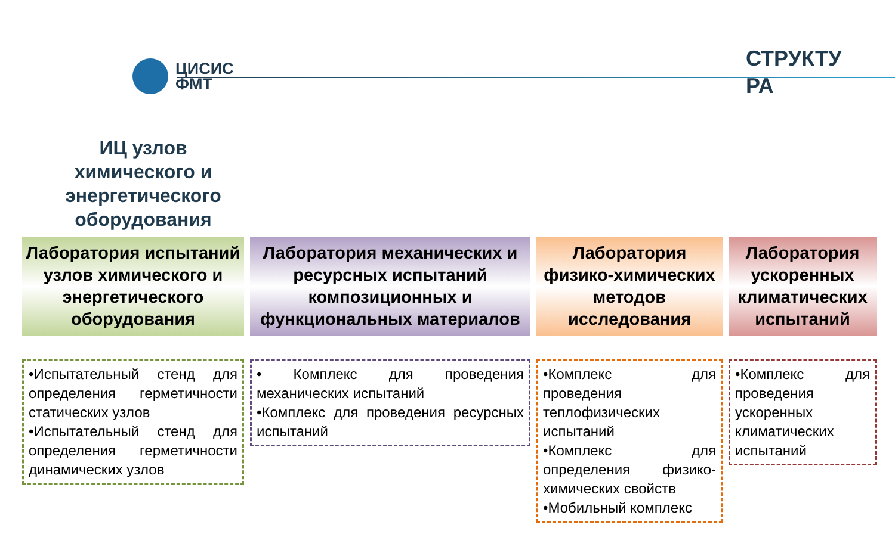ЦИСИС
ФМТ
СТРУКТУ РА
ИЦ узлов химического и энергетического оборудования
Лаборатория испытаний узлов химического и энергетического оборудования
•Испытательный стенд для определения герметичности статических узлов
•Испытательный стенд для определения герметичности динамических узлов
Лаборатория механических и ресурсных испытаний композиционных и функциональных материалов
• Комплекс для проведения механических испытаний
•Комплекс для проведения ресурсных испытаний
Лаборатория физико-химических методов исследования
•Комплекс для проведения теплофизических испытаний
•Комплекс для определения физико-химических свойств
•Мобильный комплекс
Лаборатория ускоренных климатических испытаний
•Комплекс для проведения ускоренных климатических испытаний